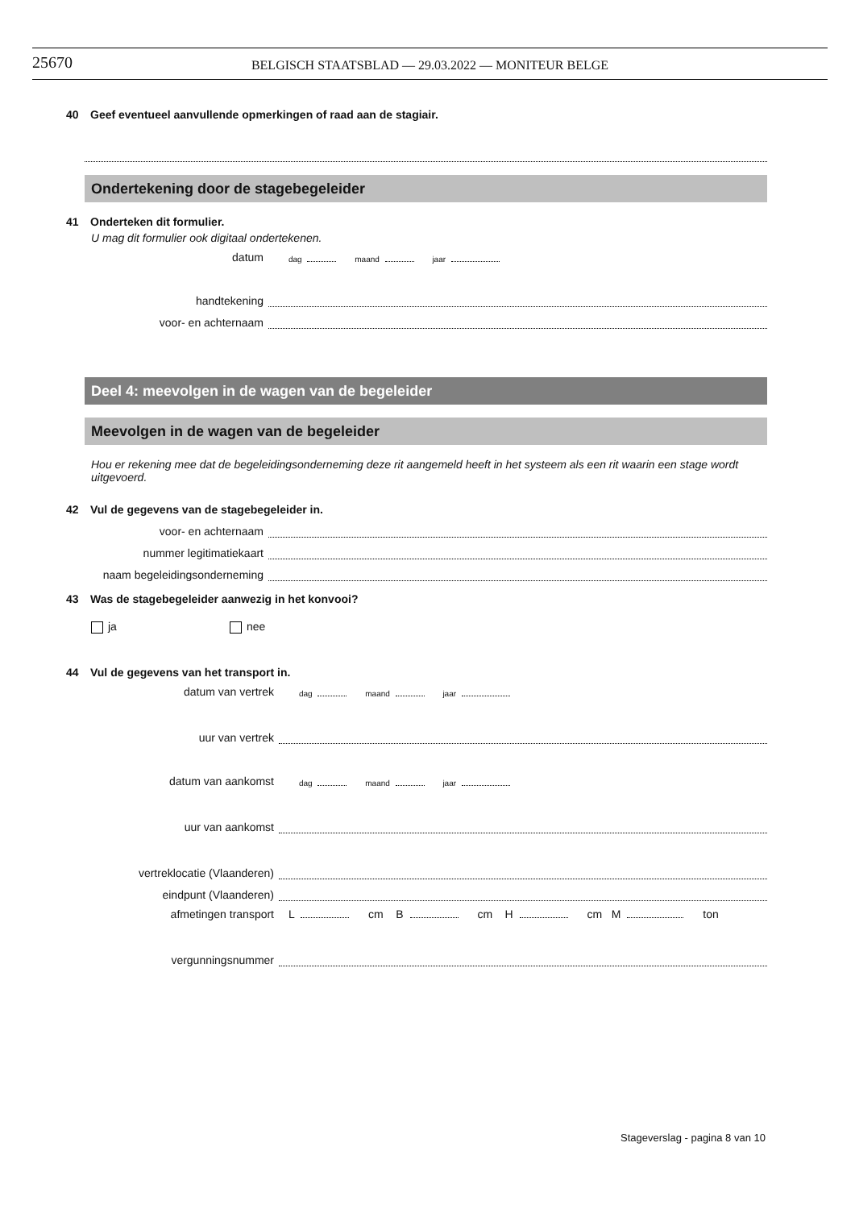25670
BELGISCH STAATSBLAD — 29.03.2022 — MONITEUR BELGE
40 Geef eventueel aanvullende opmerkingen of raad aan de stagiair.
Ondertekening door de stagebegeleider
41 Onderteken dit formulier.
U mag dit formulier ook digitaal ondertekenen.
datum
dag maand jaar
handtekening
voor- en achternaam
Deel 4: meevolgen in de wagen van de begeleider
Meevolgen in de wagen van de begeleider
Hou er rekening mee dat de begeleidingsonderneming deze rit aangemeld heeft in het systeem als een rit waarin een stage wordt uitgevoerd.
42 Vul de gegevens van de stagebegeleider in.
voor- en achternaam
nummer legitimatiekaart
naam begeleidingsonderneming
43 Was de stagebegeleider aanwezig in het konvooi?
ja nee
44 Vul de gegevens van het transport in.
datum van vertrek
dag maand jaar
uur van vertrek
datum van aankomst
dag maand jaar
uur van aankomst
vertreklocatie (Vlaanderen)
eindpunt (Vlaanderen)
afmetingen transport
L cm B cm H cm M ton
vergunningsnummer
Stageverslag - pagina 8 van 10